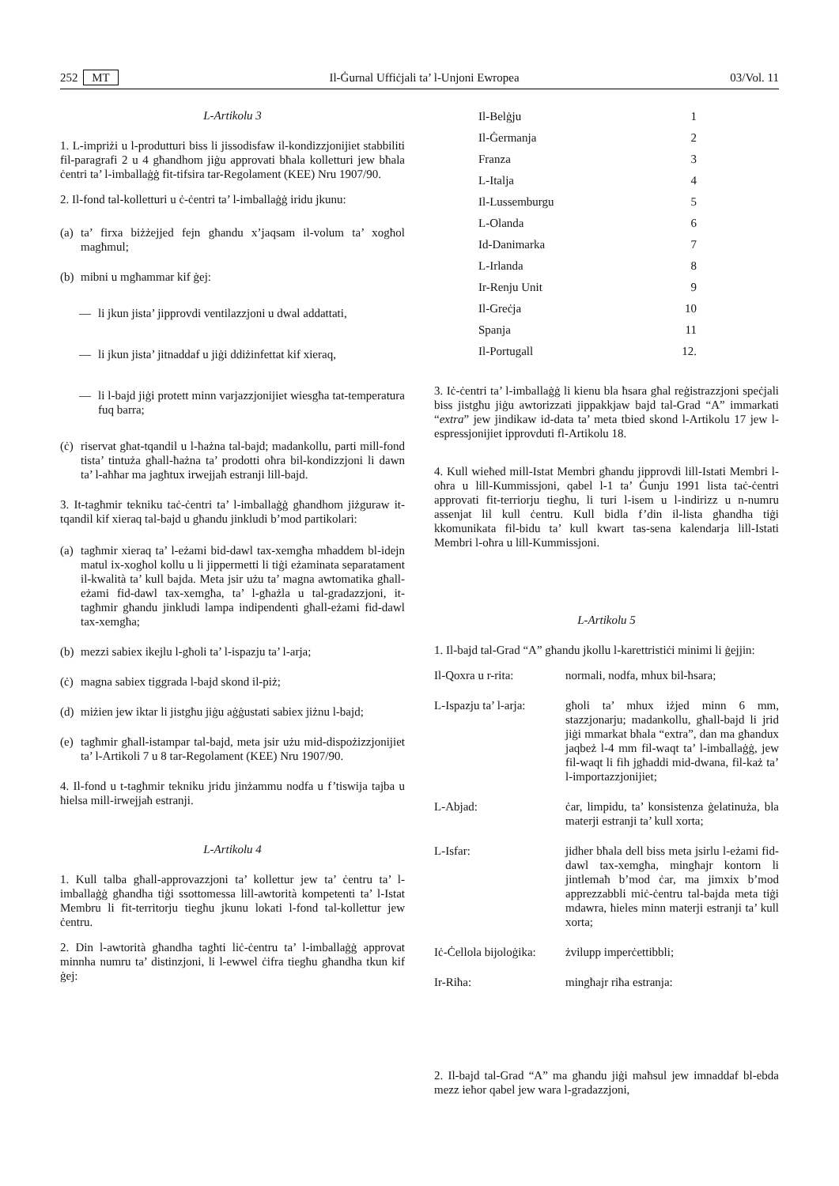252 MT Il-Ġurnal Uffiċjali ta’ l-Unjoni Ewropea 03/Vol. 11
L-Artikolu 3
1. L-impriżi u l-produtturi biss li jissodisfaw il-kondizzjonijiet stabbiliti fil-paragrafi 2 u 4 għandhom jiġu approvati bħala kolletturi jew bħala ċentri ta’ l-imballaġġ fit-tifsira tar-Regolament (KEE) Nru 1907/90.
2. Il-fond tal-kolletturi u ċ-ċentri ta’ l-imballaġġ iridu jkunu:
(a) ta’ firxa biżżejjed fejn għandu x’jaqsam il-volum ta’ xogħol magħmul;
(b) mibni u mgħammar kif ġej:
— li jkun jista’ jipprovdi ventilazzjoni u dwal addattati,
— li jkun jista’ jitnaddaf u jiġi ddiżinfettat kif xieraq,
— li l-bajd jiġi protett minn varjazzjonijiet wiesgħa tat-temperatura fuq barra;
(ċ) riservat għat-tqandil u l-ħażna tal-bajd; madankollu, parti mill-fond tista’ tintuża għall-ħażna ta’ prodotti oħra bil-kondizzjoni li dawn ta’ l-aħħar ma jagħtux irwejjaħ estranji lill-bajd.
3. It-tagħmir tekniku taċ-ċentri ta’ l-imballaġġ għandhom jiżguraw it-tqandil kif xieraq tal-bajd u għandu jinkludi b’mod partikolari:
(a) tagħmir xieraq ta’ l-eżami bid-dawl tax-xemgħa mħaddem bl-idejn matul ix-xogħol kollu u li jippermetti li tiġi eżaminata separatament il-kwalità ta’ kull bajda. Meta jsir użu ta’ magna awtomatika għall-eżami fid-dawl tax-xemgħa, ta’ l-għażla u tal-gradazzjoni, it-tagħmir għandu jinkludi lampa indipendenti għall-eżami fid-dawl tax-xemgħa;
(b) mezzi sabiex ikejlu l-għoli ta’ l-ispazju ta’ l-arja;
(ċ) magna sabiex tiggrada l-bajd skond il-piż;
(d) miżien jew iktar li jistgħu jiġu aġġustati sabiex jiżnu l-bajd;
(e) tagħmir għall-istampar tal-bajd, meta jsir użu mid-dispożizzjonijiet ta’ l-Artikoli 7 u 8 tar-Regolament (KEE) Nru 1907/90.
4. Il-fond u t-tagħmir tekniku jridu jinżammu nodfa u f’tiswija tajba u ħielsa mill-irwejjaħ estranji.
L-Artikolu 4
1. Kull talba għall-approvazzjoni ta’ kollettur jew ta’ ċentru ta’ l-imballaġġ għandha tiġi ssottomessa lill-awtorità kompetenti ta’ l-Istat Membru li fit-territorju tiegħu jkunu lokati l-fond tal-kollettur jew ċentru.
2. Din l-awtorità għandha tagħti liċ-ċentru ta’ l-imballaġġ approvat minnha numru ta’ distinzjoni, li l-ewwel ċifra tiegħu għandha tkun kif ġej:
| Il-Belġju | 1 |
| Il-Ġermanja | 2 |
| Franza | 3 |
| L-Italja | 4 |
| Il-Lussemburgu | 5 |
| L-Olanda | 6 |
| Id-Danimarka | 7 |
| L-Irlanda | 8 |
| Ir-Renju Unit | 9 |
| Il-Greċja | 10 |
| Spanja | 11 |
| Il-Portugall | 12. |
3. Iċ-ċentri ta’ l-imballaġġ li kienu bla ħsara għal reġistrazzjoni speċjali biss jistgħu jiġu awtorizzati jippakkjaw bajd tal-Grad “A” immarkati “extra” jew jindikaw id-data ta’ meta tbied skond l-Artikolu 17 jew l-espressjonijiet ipprovduti fl-Artikolu 18.
4. Kull wieħed mill-Istat Membri għandu jipprovdi lill-Istati Membri l-oħra u lill-Kummissjoni, qabel l-1 ta’ Ġunju 1991 lista taċ-ċentri approvati fit-terriorju tiegħu, li turi l-isem u l-indirizz u n-numru assenjat lil kull ċentru. Kull bidla f’din il-lista għandha tiġi kkomunikata fil-bidu ta’ kull kwart tas-sena kalendarja lill-Istati Membri l-oħra u lill-Kummissjoni.
L-Artikolu 5
1. Il-bajd tal-Grad “A” għandu jkollu l-karettristiċi minimi li ġejjin:
| Il-Qoxra u r-rita: | normali, nodfa, mhux bil-ħsara; |
| L-Ispazju ta’ l-arja: | għoli ta’ mhux iżjed minn 6 mm, stazzjonarju; madankollu, għall-bajd li jrid jiġi mmarkat bħala “extra”, dan ma għandux jaqbeż l-4 mm fil-waqt ta’ l-imballaġġ, jew fil-waqt li fih jgħaddi mid-dwana, fil-każ ta’ l-importazzjonijiet; |
| L-Abjad: | ċar, limpidu, ta’ konsistenza ġelatinuża, bla materji estranji ta’ kull xorta; |
| L-Isfar: | jidher bħala dell biss meta jsirlu l-eżami fid-dawl tax-xemgħa, mingħajr kontorn li jintlemaħ b’mod ċar, ma jimxix b’mod apprezzabbli miċ-ċentru tal-bajda meta tiġi mdawra, ħieles minn materji estranji ta’ kull xorta; |
| Iċ-Ċellola bijoloġika: | żvilupp imperċettibbli; |
| Ir-Riħa: | mingħajr riħa estranja: |
2. Il-bajd tal-Grad “A” ma għandu jiġi maħsul jew imnaddaf bl-ebda mezz ieħor qabel jew wara l-gradazzjoni,